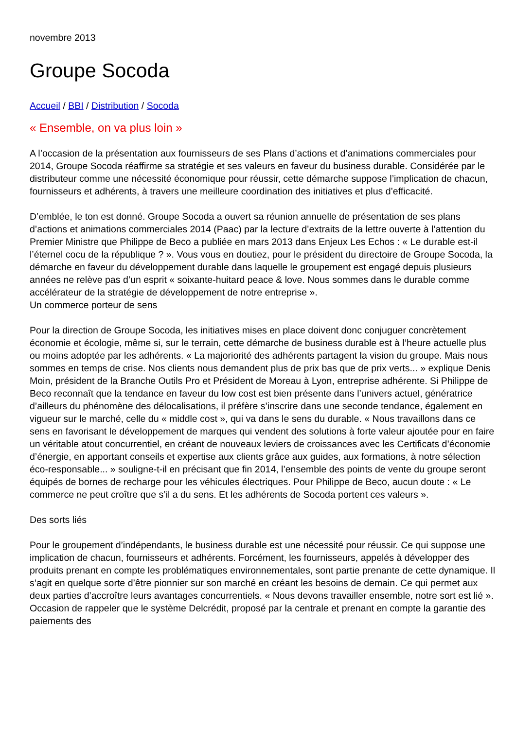novembre 2013
Groupe Socoda
Accueil / BBI / Distribution / Socoda
« Ensemble, on va plus loin »
A l’occasion de la présentation aux fournisseurs de ses Plans d’actions et d’animations commerciales pour 2014, Groupe Socoda réaffirme sa stratégie et ses valeurs en faveur du business durable. Considérée par le distributeur comme une nécessité économique pour réussir, cette démarche suppose l’implication de chacun, fournisseurs et adhérents, à travers une meilleure coordination des initiatives et plus d’efficacité.
D’emblée, le ton est donné. Groupe Socoda a ouvert sa réunion annuelle de présentation de ses plans d’actions et animations commerciales 2014 (Paac) par la lecture d’extraits de la lettre ouverte à l’attention du Premier Ministre que Philippe de Beco a publiée en mars 2013 dans Enjeux Les Echos : « Le durable est-il l’éternel cocu de la république ? ». Vous vous en doutiez, pour le président du directoire de Groupe Socoda, la démarche en faveur du développement durable dans laquelle le groupement est engagé depuis plusieurs années ne relève pas d’un esprit « soixante-huitard peace & love. Nous sommes dans le durable comme accélérateur de la stratégie de développement de notre entreprise ».
Un commerce porteur de sens
Pour la direction de Groupe Socoda, les initiatives mises en place doivent donc conjuguer concrètement économie et écologie, même si, sur le terrain, cette démarche de business durable est à l’heure actuelle plus ou moins adoptée par les adhérents. « La majoriorité des adhérents partagent la vision du groupe. Mais nous sommes en temps de crise. Nos clients nous demandent plus de prix bas que de prix verts... » explique Denis Moin, président de la Branche Outils Pro et Président de Moreau à Lyon, entreprise adhérente. Si Philippe de Beco reconnaît que la tendance en faveur du low cost est bien présente dans l’univers actuel, génératrice d’ailleurs du phénomène des délocalisations, il préfère s’inscrire dans une seconde tendance, également en vigueur sur le marché, celle du « middle cost », qui va dans le sens du durable. « Nous travaillons dans ce sens en favorisant le développement de marques qui vendent des solutions à forte valeur ajoutée pour en faire un véritable atout concurrentiel, en créant de nouveaux leviers de croissances avec les Certificats d’économie d’énergie, en apportant conseils et expertise aux clients grâce aux guides, aux formations, à notre sélection éco-responsable... » souligne-t-il en précisant que fin 2014, l’ensemble des points de vente du groupe seront équipés de bornes de recharge pour les véhicules électriques. Pour Philippe de Beco, aucun doute : « Le commerce ne peut croître que s’il a du sens. Et les adhérents de Socoda portent ces valeurs ».
Des sorts liés
Pour le groupement d’indépendants, le business durable est une nécessité pour réussir. Ce qui suppose une implication de chacun, fournisseurs et adhérents. Forcément, les fournisseurs, appelés à développer des produits prenant en compte les problématiques environnementales, sont partie prenante de cette dynamique. Il s’agit en quelque sorte d’être pionnier sur son marché en créant les besoins de demain. Ce qui permet aux deux parties d’accroître leurs avantages concurrentiels. « Nous devons travailler ensemble, notre sort est lié ». Occasion de rappeler que le système Delcrédit, proposé par la centrale et prenant en compte la garantie des paiements des